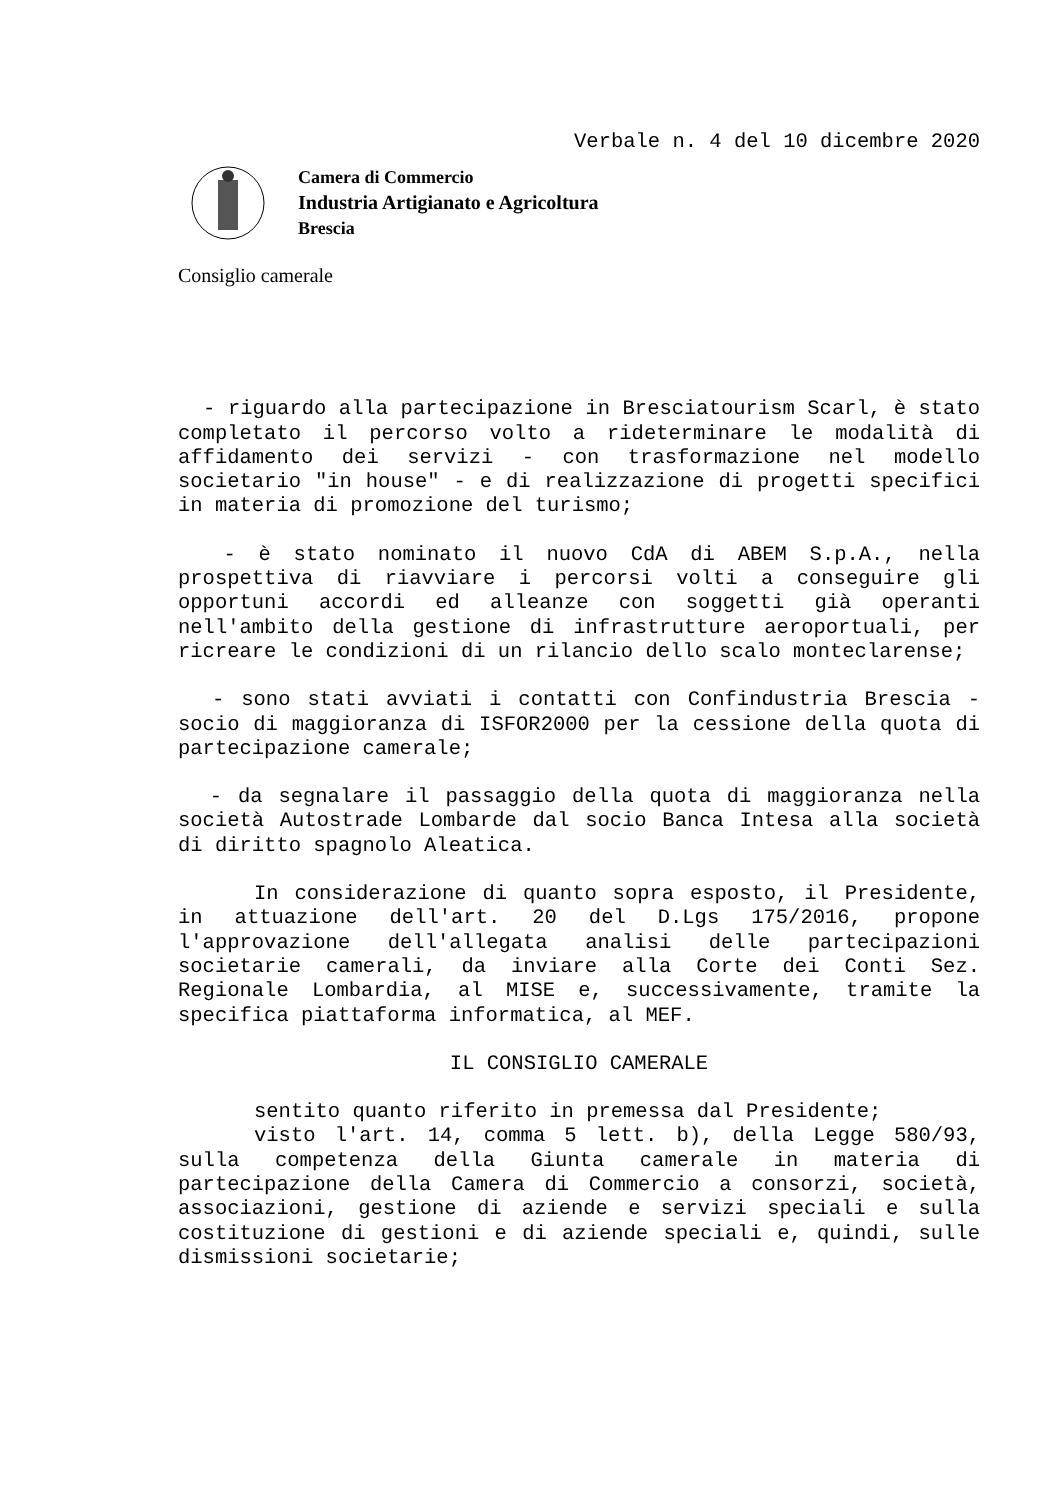Verbale n. 4 del 10 dicembre 2020
Camera di Commercio
Industria Artigianato e Agricoltura
Brescia
Consiglio camerale
- riguardo alla partecipazione in Bresciatourism Scarl, è stato completato il percorso volto a rideterminare le modalità di affidamento dei servizi - con trasformazione nel modello societario "in house" - e di realizzazione di progetti specifici in materia di promozione del turismo;
- è stato nominato il nuovo CdA di ABEM S.p.A., nella prospettiva di riavviare i percorsi volti a conseguire gli opportuni accordi ed alleanze con soggetti già operanti nell'ambito della gestione di infrastrutture aeroportuali, per ricreare le condizioni di un rilancio dello scalo monteclarense;
- sono stati avviati i contatti con Confindustria Brescia - socio di maggioranza di ISFOR2000 per la cessione della quota di partecipazione camerale;
- da segnalare il passaggio della quota di maggioranza nella società Autostrade Lombarde dal socio Banca Intesa alla società di diritto spagnolo Aleatica.
In considerazione di quanto sopra esposto, il Presidente, in attuazione dell'art. 20 del D.Lgs 175/2016, propone l'approvazione dell'allegata analisi delle partecipazioni societarie camerali, da inviare alla Corte dei Conti Sez. Regionale Lombardia, al MISE e, successivamente, tramite la specifica piattaforma informatica, al MEF.
IL CONSIGLIO CAMERALE
sentito quanto riferito in premessa dal Presidente;
visto l'art. 14, comma 5 lett. b), della Legge 580/93, sulla competenza della Giunta camerale in materia di partecipazione della Camera di Commercio a consorzi, società, associazioni, gestione di aziende e servizi speciali e sulla costituzione di gestioni e di aziende speciali e, quindi, sulle dismissioni societarie;